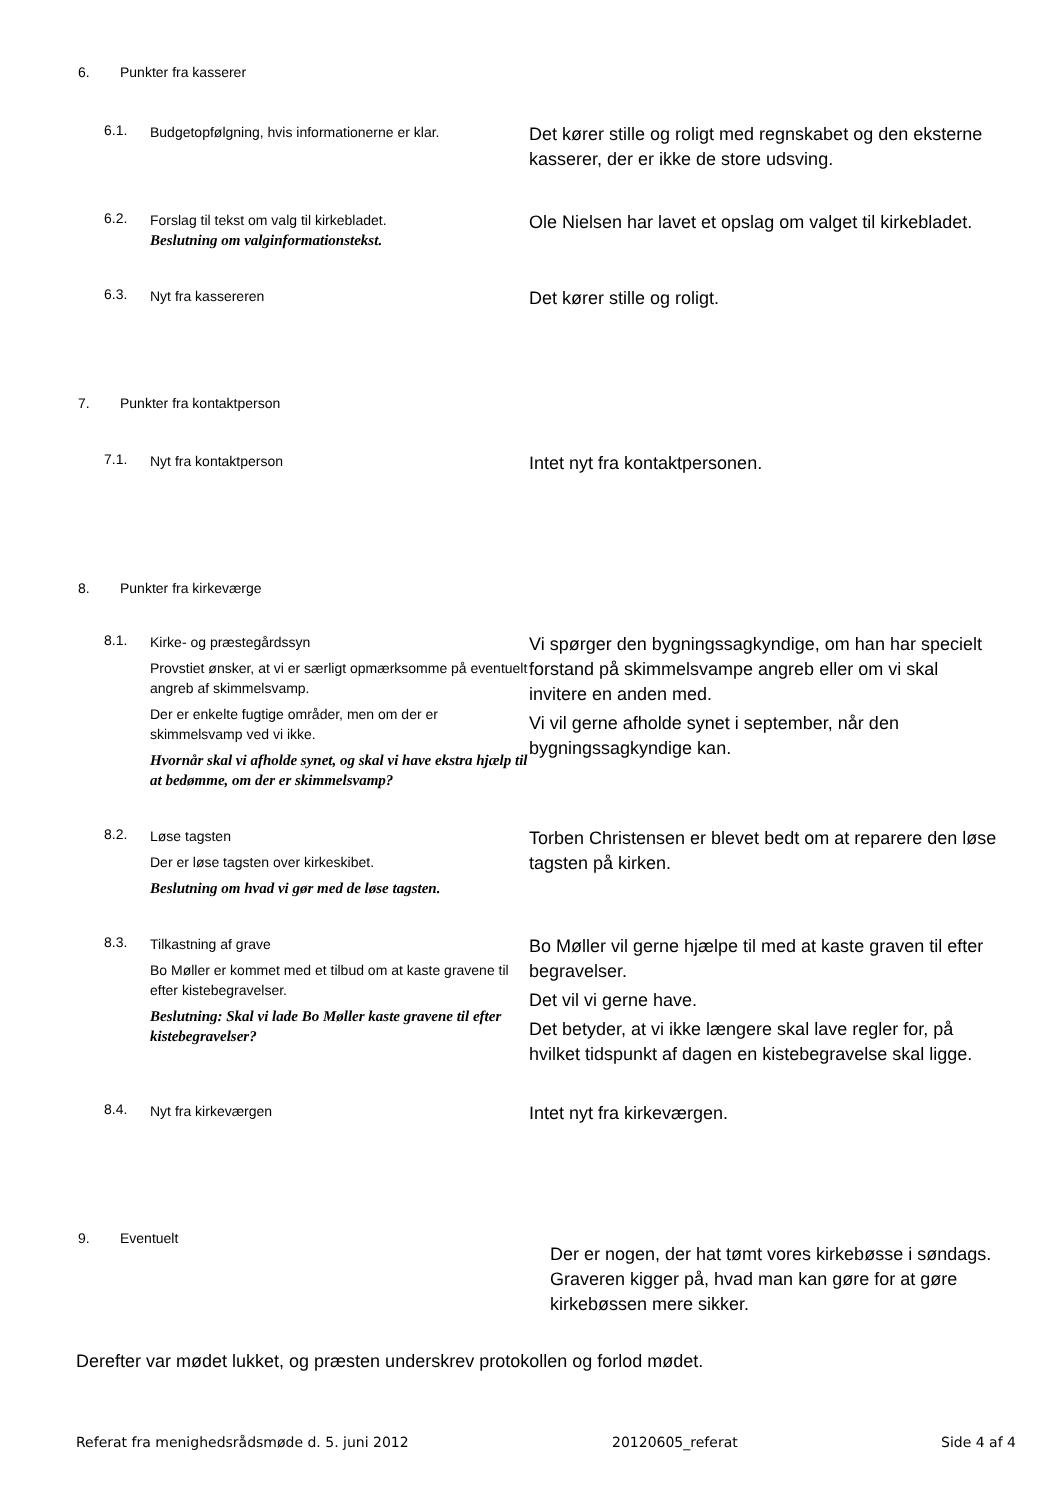6. Punkter fra kasserer
6.1.
Budgetopfølgning, hvis informationerne er klar.
Det kører stille og roligt med regnskabet og den eksterne kasserer, der er ikke de store udsving.
6.2.
Forslag til tekst om valg til kirkebladet.
Beslutning om valginformationstekst.
Ole Nielsen har lavet et opslag om valget til kirkebladet.
6.3.
Nyt fra kassereren
Det kører stille og roligt.
7. Punkter fra kontaktperson
7.1.
Nyt fra kontaktperson
Intet nyt fra kontaktpersonen.
8. Punkter fra kirkeværge
8.1.
Kirke- og præstegårdssyn
Provstiet ønsker, at vi er særligt opmærksomme på eventuelt angreb af skimmelsvamp.
Der er enkelte fugtige områder, men om der er skimmelsvamp ved vi ikke.
Hvornår skal vi afholde synet, og skal vi have ekstra hjælp til at bedømme, om der er skimmelsvamp?
Vi spørger den bygningssagkyndige, om han har specielt forstand på skimmelsvampe angreb eller om vi skal invitere en anden med.
Vi vil gerne afholde synet i september, når den bygningssagkyndige kan.
8.2.
Løse tagsten
Der er løse tagsten over kirkeskibet.
Beslutning om hvad vi gør med de løse tagsten.
Torben Christensen er blevet bedt om at reparere den løse tagsten på kirken.
8.3.
Tilkastning af grave
Bo Møller er kommet med et tilbud om at kaste gravene til efter kistebegravelser.
Beslutning: Skal vi lade Bo Møller kaste gravene til efter kistebegravelser?
Bo Møller vil gerne hjælpe til med at kaste graven til efter begravelser.
Det vil vi gerne have.
Det betyder, at vi ikke længere skal lave regler for, på hvilket tidspunkt af dagen en kistebegravelse skal ligge.
8.4.
Nyt fra kirkeværgen
Intet nyt fra kirkeværgen.
9. Eventuelt
Der er nogen, der hat tømt vores kirkebøsse i søndags. Graveren kigger på, hvad man kan gøre for at gøre kirkebøssen mere sikker.
Derefter var mødet lukket, og præsten underskrev protokollen og forlod mødet.
Referat fra menighedsrådsmøde d. 5. juni 2012 20120605_referat Side 4 af 4